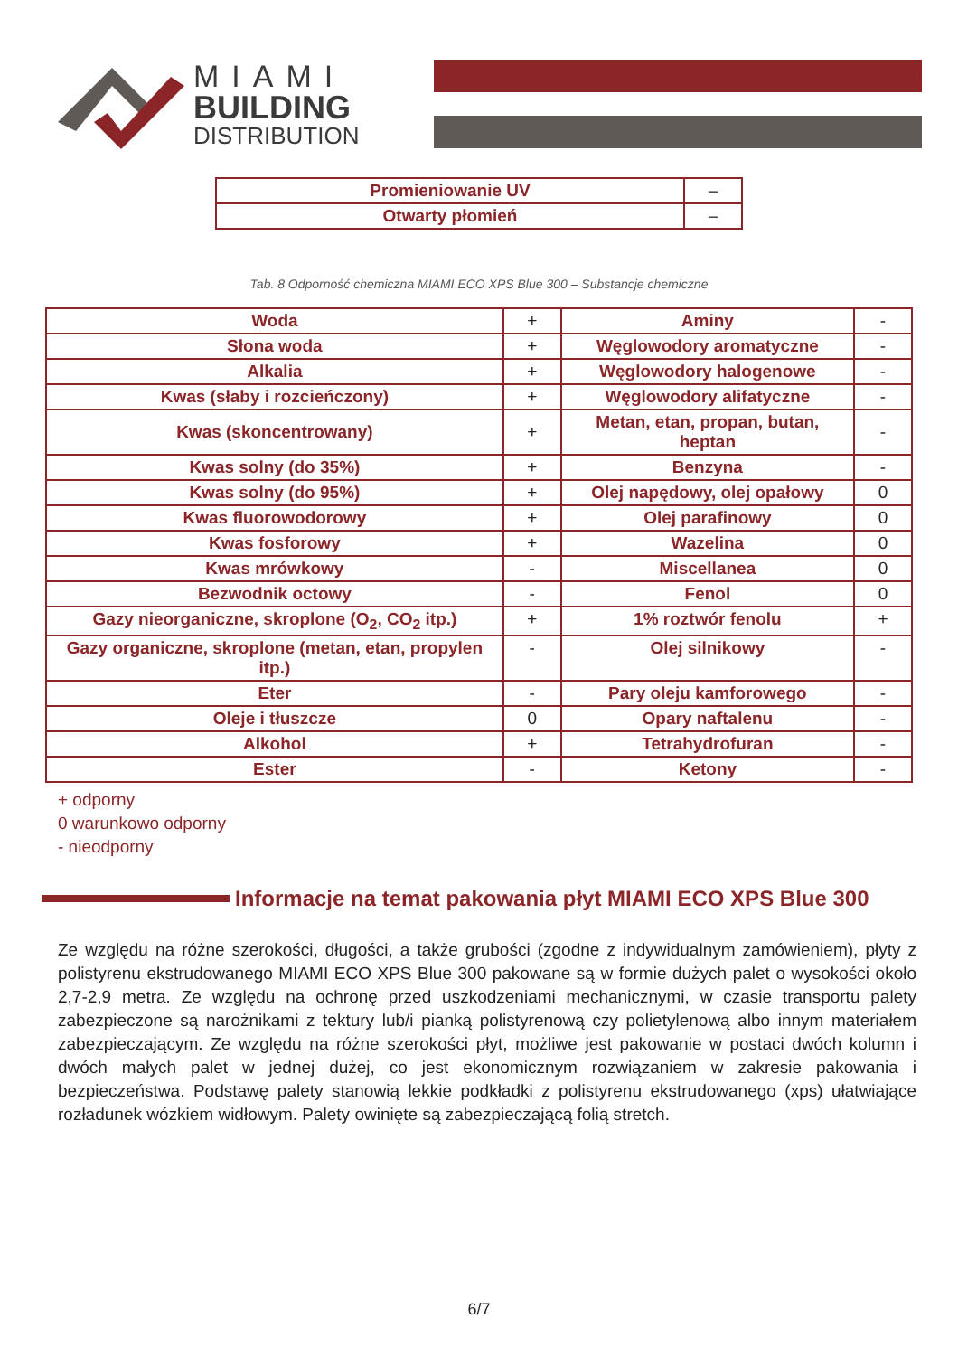MIAMI
BUILDING
DISTRIBUTION
| Promieniowanie UV | – |
| Otwarty płomień | – |
Tab. 8 Odporność chemiczna MIAMI ECO XPS Blue 300 – Substancje chemiczne
| Woda | + | Aminy | - |
| Słona woda | + | Węglowodory aromatyczne | - |
| Alkalia | + | Węglowodory halogenowe | - |
| Kwas (słaby i rozcieńczony) | + | Węglowodory alifatyczne | - |
| Kwas (skoncentrowany) | + | Metan, etan, propan, butan, heptan | - |
| Kwas solny (do 35%) | + | Benzyna | - |
| Kwas solny (do 95%) | + | Olej napędowy, olej opałowy | 0 |
| Kwas fluorowodorowy | + | Olej parafinowy | 0 |
| Kwas fosforowy | + | Wazelina | 0 |
| Kwas mrówkowy | - | Miscellanea | 0 |
| Bezwodnik octowy | - | Fenol | 0 |
| Gazy nieorganiczne, skroplone (O<sub>2</sub>, CO<sub>2</sub> itp.) | + | 1% roztwór fenolu | + |
| Gazy organiczne, skroplone (metan, etan, propylen itp.) | - | Olej silnikowy | - |
| Eter | - | Pary oleju kamforowego | - |
| Oleje i tłuszcze | 0 | Opary naftalenu | - |
| Alkohol | + | Tetrahydrofuran | - |
| Ester | - | Ketony | - |
+ odporny
0 warunkowo odporny
- nieodporny
Informacje na temat pakowania płyt MIAMI ECO XPS Blue 300
Ze względu na różne szerokości, długości, a także grubości (zgodne z indywidualnym zamówieniem), płyty z polistyrenu ekstrudowanego MIAMI ECO XPS Blue 300 pakowane są w formie dużych palet o wysokości około 2,7-2,9 metra. Ze względu na ochronę przed uszkodzeniami mechanicznymi, w czasie transportu palety zabezpieczone są narożnikami z tektury lub/i pianką polistyrenową czy polietylenową albo innym materiałem zabezpieczającym. Ze względu na różne szerokości płyt, możliwe jest pakowanie w postaci dwóch kolumn i dwóch małych palet w jednej dużej, co jest ekonomicznym rozwiązaniem w zakresie pakowania i bezpieczeństwa. Podstawę palety stanowią lekkie podkładki z polistyrenu ekstrudowanego (xps) ułatwiające rozładunek wózkiem widłowym. Palety owinięte są zabezpieczającą folią stretch.
6/7